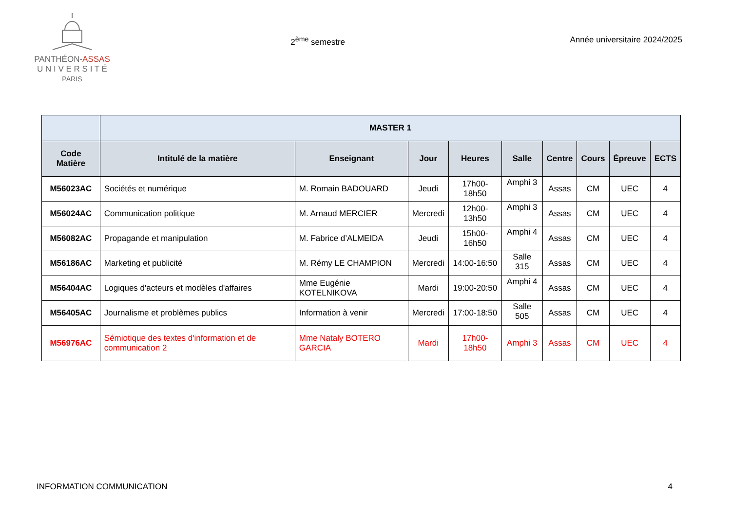PANTHÉON-ASSAS
U N I V E R S I T É
PARIS
2<sup>ème</sup> semestre Année universitaire 2024/2025
| | MASTER 1 | | | | | | | | |
| --- | --- | --- | --- | --- | --- | --- | --- | --- | --- |
| Code Matière | Intitulé de la matière | Enseignant | Jour | Heures | Salle | Centre | Cours | Épreuve | ECTS |
| M56023AC | Sociétés et numérique | M. Romain BADOUARD | Jeudi | 17h00-18h50 | Amphi 3 | Assas | CM | UEC | 4 |
| M56024AC | Communication politique | M. Arnaud MERCIER | Mercredi | 12h00-13h50 | Amphi 3 | Assas | CM | UEC | 4 |
| M56082AC | Propagande et manipulation | M. Fabrice d’ALMEIDA | Jeudi | 15h00-16h50 | Amphi 4 | Assas | CM | UEC | 4 |
| M56186AC | Marketing et publicité | M. Rémy LE CHAMPION | Mercredi | 14:00-16:50 | Salle 315 | Assas | CM | UEC | 4 |
| M56404AC | Logiques d'acteurs et modèles d'affaires | Mme Eugénie KOTELNIKOVA | Mardi | 19:00-20:50 | Amphi 4 | Assas | CM | UEC | 4 |
| M56405AC | Journalisme et problèmes publics | Information à venir | Mercredi | 17:00-18:50 | Salle 505 | Assas | CM | UEC | 4 |
| M56976AC | Sémiotique des textes d'information et de communication 2 | Mme Nataly BOTERO GARCIA | Mardi | 17h00-18h50 | Amphi 3 | Assas | CM | UEC | 4 |
INFORMATION COMMUNICATION 4